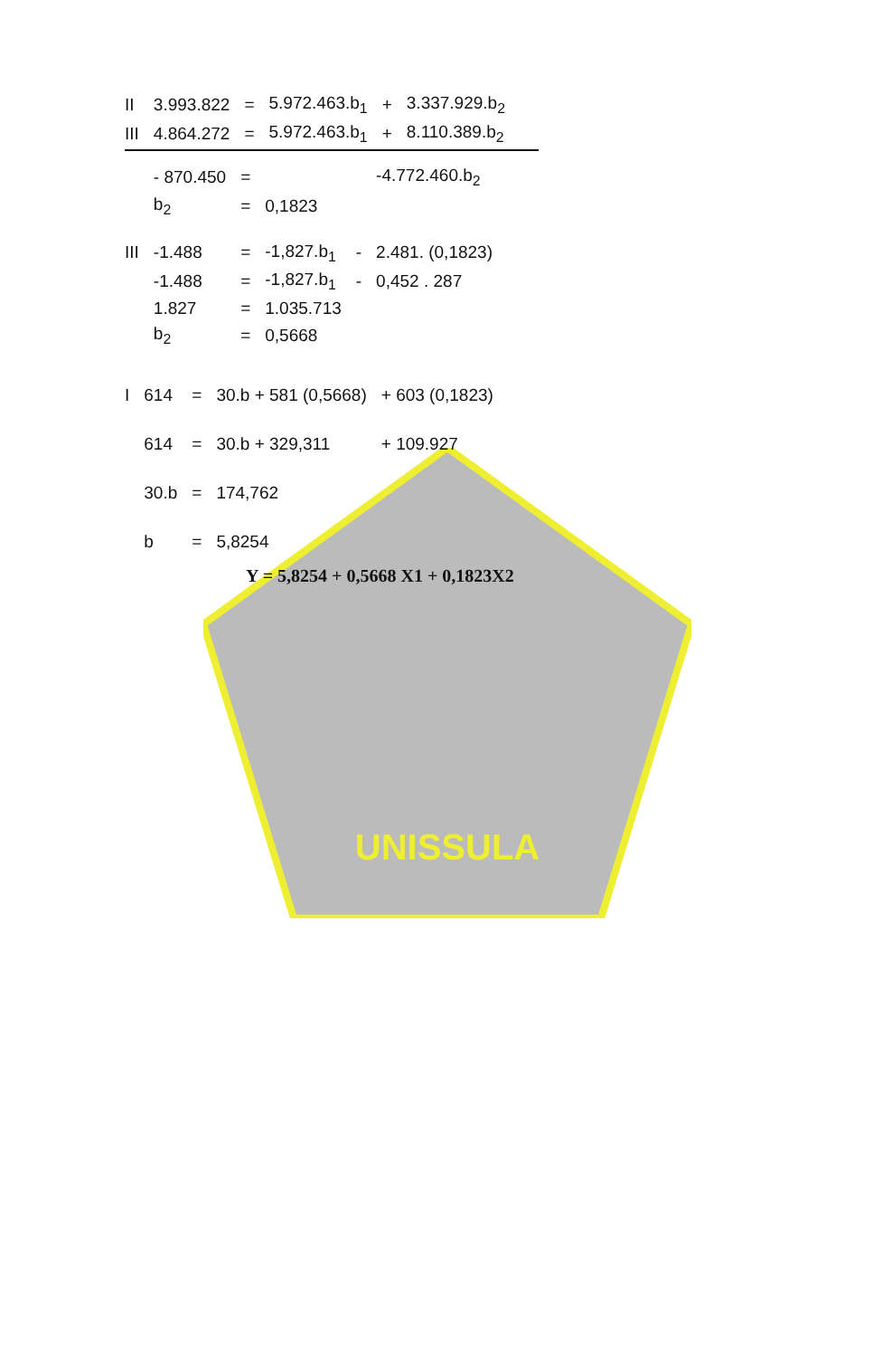UNISSULA
| II | 3.993.822 | = | 5.972.463.b<sub>1</sub> | + | 3.337.929.b<sub>2</sub> |
| III | 4.864.272 | = | 5.972.463.b<sub>1</sub> | + | 8.110.389.b<sub>2</sub> |
| | - 870.450 | = | | | -4.772.460.b<sub>2</sub> |
| | b<sub>2</sub> | = | 0,1823 | | |
| III | -1.488 | = | -1,827.b<sub>1</sub> | - | 2.481. (0,1823) |
| | -1.488 | = | -1,827.b<sub>1</sub> | - | 0,452 . 287 |
| | 1.827 | = | 1.035.713 | | |
| | b<sub>2</sub> | = | 0,5668 | | |
| I | 614 | = | 30.b + 581 (0,5668) | + 603 (0,1823) |
| | 614 | = | 30.b + 329,311 | + 109.927 |
| | 30.b | = | 174,762 | |
| | b | = | 5,8254 | |
Y = 5,8254 + 0,5668 X1 + 0,1823X2